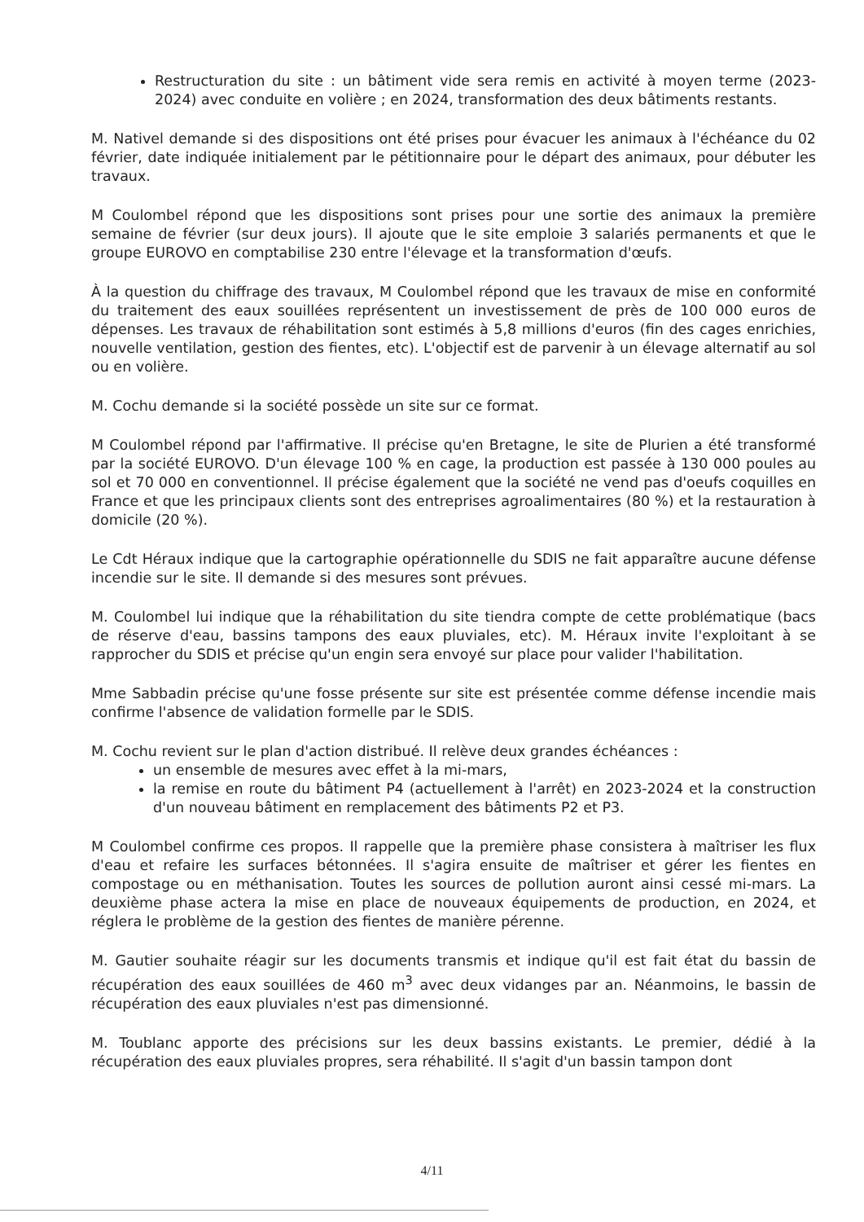Restructuration du site : un bâtiment vide sera remis en activité à moyen terme (2023-2024) avec conduite en volière ; en 2024, transformation des deux bâtiments restants.
M. Nativel demande si des dispositions ont été prises pour évacuer les animaux à l'échéance du 02 février, date indiquée initialement par le pétitionnaire pour le départ des animaux, pour débuter les travaux.
M Coulombel répond que les dispositions sont prises pour une sortie des animaux la première semaine de février (sur deux jours). Il ajoute que le site emploie 3 salariés permanents et que le groupe EUROVO en comptabilise 230 entre l'élevage et la transformation d'œufs.
À la question du chiffrage des travaux, M Coulombel répond que les travaux de mise en conformité du traitement des eaux souillées représentent un investissement de près de 100 000 euros de dépenses. Les travaux de réhabilitation sont estimés à 5,8 millions d'euros (fin des cages enrichies, nouvelle ventilation, gestion des fientes, etc). L'objectif est de parvenir à un élevage alternatif au sol ou en volière.
M. Cochu demande si la société possède un site sur ce format.
M Coulombel répond par l'affirmative. Il précise qu'en Bretagne, le site de Plurien a été transformé par la société EUROVO. D'un élevage 100 % en cage, la production est passée à 130 000 poules au sol et 70 000 en conventionnel. Il précise également que la société ne vend pas d'oeufs coquilles en France et que les principaux clients sont des entreprises agroalimentaires (80 %) et la restauration à domicile (20 %).
Le Cdt Héraux indique que la cartographie opérationnelle du SDIS ne fait apparaître aucune défense incendie sur le site. Il demande si des mesures sont prévues.
M. Coulombel lui indique que la réhabilitation du site tiendra compte de cette problématique (bacs de réserve d'eau, bassins tampons des eaux pluviales, etc). M. Héraux invite l'exploitant à se rapprocher du SDIS et précise qu'un engin sera envoyé sur place pour valider l'habilitation.
Mme Sabbadin précise qu'une fosse présente sur site est présentée comme défense incendie mais confirme l'absence de validation formelle par le SDIS.
M. Cochu revient sur le plan d'action distribué. Il relève deux grandes échéances :
un ensemble de mesures avec effet à la mi-mars,
la remise en route du bâtiment P4 (actuellement à l'arrêt) en 2023-2024 et la construction d'un nouveau bâtiment en remplacement des bâtiments P2 et P3.
M Coulombel confirme ces propos. Il rappelle que la première phase consistera à maîtriser les flux d'eau et refaire les surfaces bétonnées. Il s'agira ensuite de maîtriser et gérer les fientes en compostage ou en méthanisation. Toutes les sources de pollution auront ainsi cessé mi-mars. La deuxième phase actera la mise en place de nouveaux équipements de production, en 2024, et réglera le problème de la gestion des fientes de manière pérenne.
M. Gautier souhaite réagir sur les documents transmis et indique qu'il est fait état du bassin de récupération des eaux souillées de 460 m<sup>3</sup> avec deux vidanges par an. Néanmoins, le bassin de récupération des eaux pluviales n'est pas dimensionné.
M. Toublanc apporte des précisions sur les deux bassins existants. Le premier, dédié à la récupération des eaux pluviales propres, sera réhabilité. Il s'agit d'un bassin tampon dont
4/11